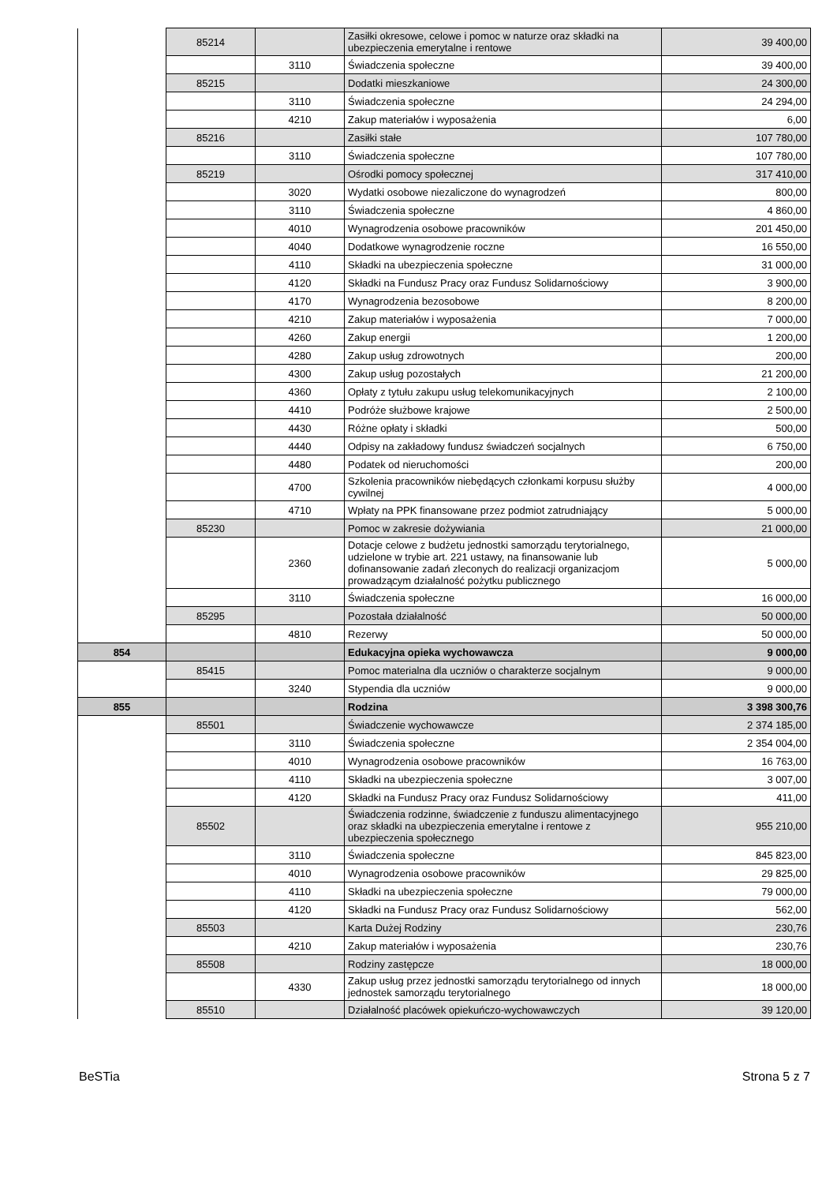| | 85214 | | Zasiłki okresowe, celowe i pomoc w naturze oraz składki na ubezpieczenia emerytalne i rentowe | 39 400,00 |
| | | 3110 | Świadczenia społeczne | 39 400,00 |
| | 85215 | | Dodatki mieszkaniowe | 24 300,00 |
| | | 3110 | Świadczenia społeczne | 24 294,00 |
| | | 4210 | Zakup materiałów i wyposażenia | 6,00 |
| | 85216 | | Zasiłki stałe | 107 780,00 |
| | | 3110 | Świadczenia społeczne | 107 780,00 |
| | 85219 | | Ośrodki pomocy społecznej | 317 410,00 |
| | | 3020 | Wydatki osobowe niezaliczone do wynagrodzeń | 800,00 |
| | | 3110 | Świadczenia społeczne | 4 860,00 |
| | | 4010 | Wynagrodzenia osobowe pracowników | 201 450,00 |
| | | 4040 | Dodatkowe wynagrodzenie roczne | 16 550,00 |
| | | 4110 | Składki na ubezpieczenia społeczne | 31 000,00 |
| | | 4120 | Składki na Fundusz Pracy oraz Fundusz Solidarnościowy | 3 900,00 |
| | | 4170 | Wynagrodzenia bezosobowe | 8 200,00 |
| | | 4210 | Zakup materiałów i wyposażenia | 7 000,00 |
| | | 4260 | Zakup energii | 1 200,00 |
| | | 4280 | Zakup usług zdrowotnych | 200,00 |
| | | 4300 | Zakup usług pozostałych | 21 200,00 |
| | | 4360 | Opłaty z tytułu zakupu usług telekomunikacyjnych | 2 100,00 |
| | | 4410 | Podróże służbowe krajowe | 2 500,00 |
| | | 4430 | Różne opłaty i składki | 500,00 |
| | | 4440 | Odpisy na zakładowy fundusz świadczeń socjalnych | 6 750,00 |
| | | 4480 | Podatek od nieruchomości | 200,00 |
| | | 4700 | Szkolenia pracowników niebędących członkami korpusu służby cywilnej | 4 000,00 |
| | | 4710 | Wpłaty na PPK finansowane przez podmiot zatrudniający | 5 000,00 |
| | 85230 | | Pomoc w zakresie dożywiania | 21 000,00 |
| | | 2360 | Dotacje celowe z budżetu jednostki samorządu terytorialnego, udzielone w trybie art. 221 ustawy, na finansowanie lub dofinansowanie zadań zleconych do realizacji organizacjom prowadzącym działalność pożytku publicznego | 5 000,00 |
| | | 3110 | Świadczenia społeczne | 16 000,00 |
| | 85295 | | Pozostała działalność | 50 000,00 |
| | | 4810 | Rezerwy | 50 000,00 |
| 854 | | | Edukacyjna opieka wychowawcza | 9 000,00 |
| | 85415 | | Pomoc materialna dla uczniów o charakterze socjalnym | 9 000,00 |
| | | 3240 | Stypendia dla uczniów | 9 000,00 |
| 855 | | | Rodzina | 3 398 300,76 |
| | 85501 | | Świadczenie wychowawcze | 2 374 185,00 |
| | | 3110 | Świadczenia społeczne | 2 354 004,00 |
| | | 4010 | Wynagrodzenia osobowe pracowników | 16 763,00 |
| | | 4110 | Składki na ubezpieczenia społeczne | 3 007,00 |
| | | 4120 | Składki na Fundusz Pracy oraz Fundusz Solidarnościowy | 411,00 |
| | 85502 | | Świadczenia rodzinne, świadczenie z funduszu alimentacyjnego oraz składki na ubezpieczenia emerytalne i rentowe z ubezpieczenia społecznego | 955 210,00 |
| | | 3110 | Świadczenia społeczne | 845 823,00 |
| | | 4010 | Wynagrodzenia osobowe pracowników | 29 825,00 |
| | | 4110 | Składki na ubezpieczenia społeczne | 79 000,00 |
| | | 4120 | Składki na Fundusz Pracy oraz Fundusz Solidarnościowy | 562,00 |
| | 85503 | | Karta Dużej Rodziny | 230,76 |
| | | 4210 | Zakup materiałów i wyposażenia | 230,76 |
| | 85508 | | Rodziny zastępcze | 18 000,00 |
| | | 4330 | Zakup usług przez jednostki samorządu terytorialnego od innych jednostek samorządu terytorialnego | 18 000,00 |
| | 85510 | | Działalność placówek opiekuńczo-wychowawczych | 39 120,00 |
BeSTia Strona 5 z 7